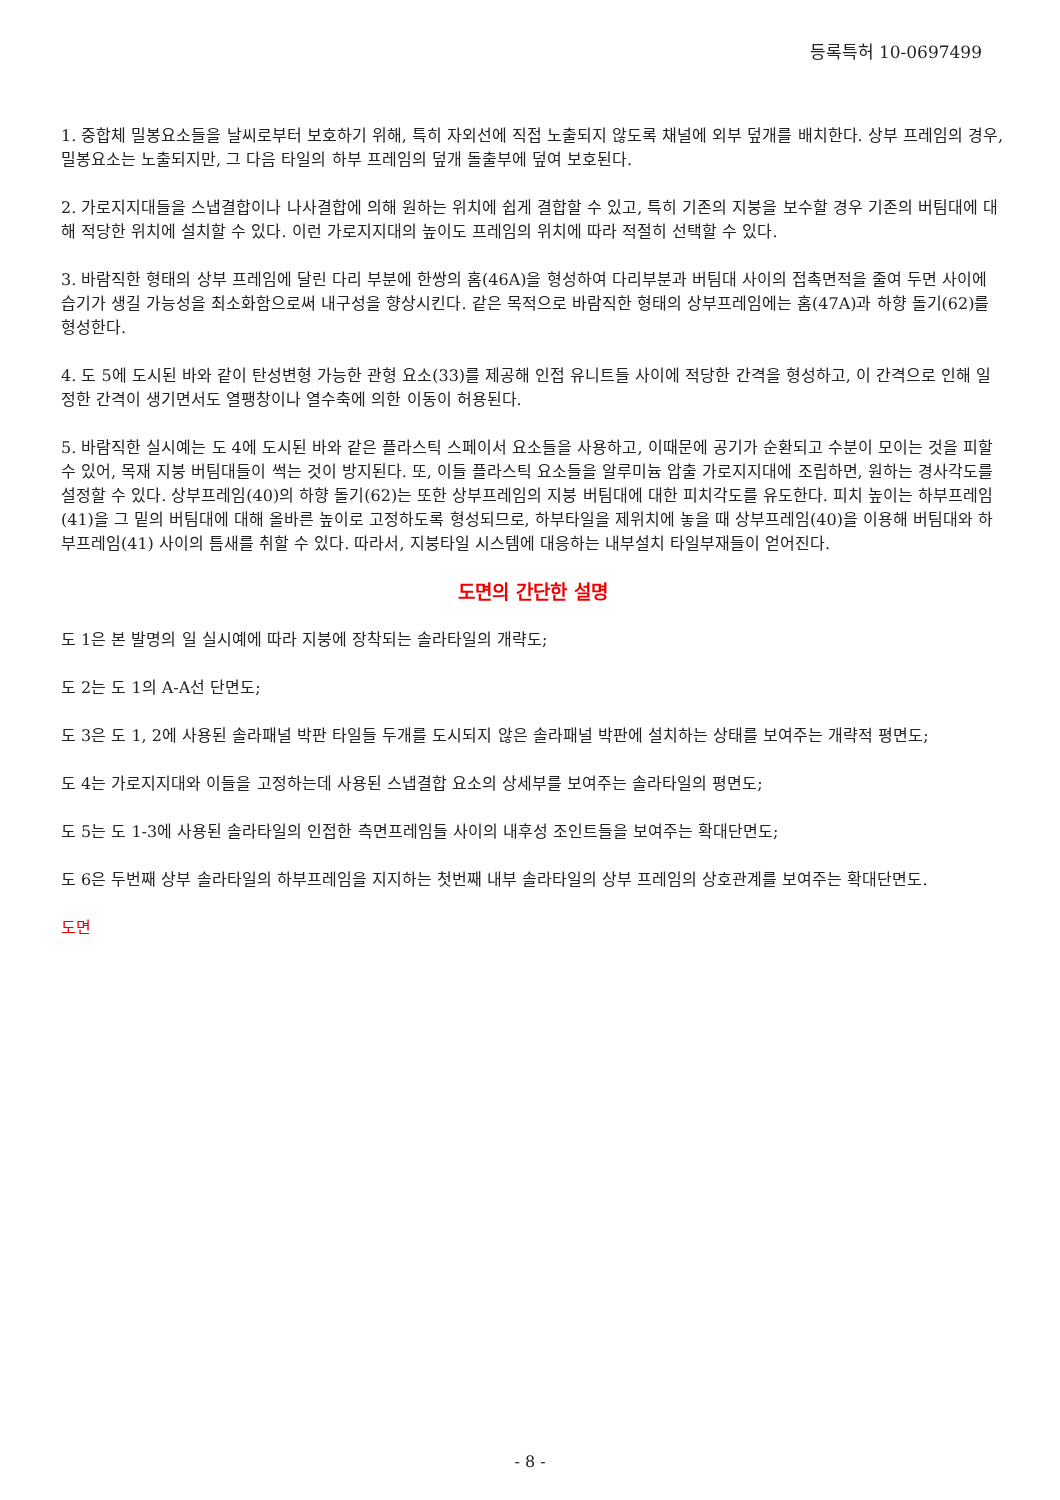등록특허 10-0697499
1. 중합체 밀봉요소들을 날씨로부터 보호하기 위해, 특히 자외선에 직접 노출되지 않도록 채널에 외부 덮개를 배치한다. 상부 프레임의 경우, 밀봉요소는 노출되지만, 그 다음 타일의 하부 프레임의 덮개 돌출부에 덮여 보호된다.
2. 가로지지대들을 스냅결합이나 나사결합에 의해 원하는 위치에 쉽게 결합할 수 있고, 특히 기존의 지붕을 보수할 경우 기존의 버팀대에 대해 적당한 위치에 설치할 수 있다. 이런 가로지지대의 높이도 프레임의 위치에 따라 적절히 선택할 수 있다.
3. 바람직한 형태의 상부 프레임에 달린 다리 부분에 한쌍의 홈(46A)을 형성하여 다리부분과 버팀대 사이의 접촉면적을 줄여 두면 사이에 습기가 생길 가능성을 최소화함으로써 내구성을 향상시킨다. 같은 목적으로 바람직한 형태의 상부프레임에는 홈(47A)과 하향 돌기(62)를 형성한다.
4. 도 5에 도시된 바와 같이 탄성변형 가능한 관형 요소(33)를 제공해 인접 유니트들 사이에 적당한 간격을 형성하고, 이 간격으로 인해 일정한 간격이 생기면서도 열팽창이나 열수축에 의한 이동이 허용된다.
5. 바람직한 실시예는 도 4에 도시된 바와 같은 플라스틱 스페이서 요소들을 사용하고, 이때문에 공기가 순환되고 수분이 모이는 것을 피할 수 있어, 목재 지붕 버팀대들이 썩는 것이 방지된다. 또, 이들 플라스틱 요소들을 알루미늄 압출 가로지지대에 조립하면, 원하는 경사각도를 설정할 수 있다. 상부프레임(40)의 하향 돌기(62)는 또한 상부프레임의 지붕 버팀대에 대한 피치각도를 유도한다. 피치 높이는 하부프레임(41)을 그 밑의 버팀대에 대해 올바른 높이로 고정하도록 형성되므로, 하부타일을 제위치에 놓을 때 상부프레임(40)을 이용해 버팀대와 하부프레임(41) 사이의 틈새를 취할 수 있다. 따라서, 지붕타일 시스템에 대응하는 내부설치 타일부재들이 얻어진다.
도면의 간단한 설명
도 1은 본 발명의 일 실시예에 따라 지붕에 장착되는 솔라타일의 개략도;
도 2는 도 1의 A-A선 단면도;
도 3은 도 1, 2에 사용된 솔라패널 박판 타일들 두개를 도시되지 않은 솔라패널 박판에 설치하는 상태를 보여주는 개략적 평면도;
도 4는 가로지지대와 이들을 고정하는데 사용된 스냅결합 요소의 상세부를 보여주는 솔라타일의 평면도;
도 5는 도 1-3에 사용된 솔라타일의 인접한 측면프레임들 사이의 내후성 조인트들을 보여주는 확대단면도;
도 6은 두번째 상부 솔라타일의 하부프레임을 지지하는 첫번째 내부 솔라타일의 상부 프레임의 상호관계를 보여주는 확대단면도.
도면
- 8 -